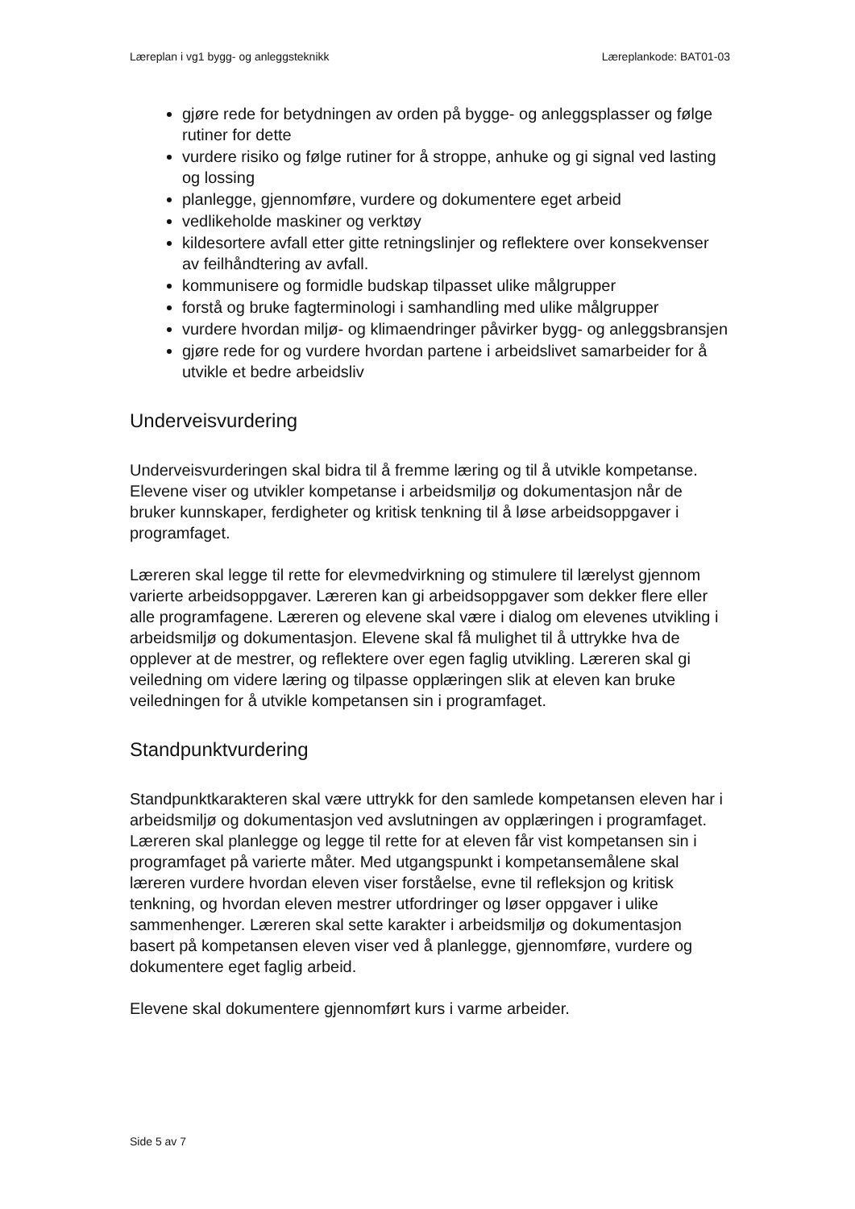Læreplan i vg1 bygg- og anleggsteknikk Læreplankode: BAT01-03
gjøre rede for betydningen av orden på bygge- og anleggsplasser og følge rutiner for dette
vurdere risiko og følge rutiner for å stroppe, anhuke og gi signal ved lasting og lossing
planlegge, gjennomføre, vurdere og dokumentere eget arbeid
vedlikeholde maskiner og verktøy
kildesortere avfall etter gitte retningslinjer og reflektere over konsekvenser av feilhåndtering av avfall.
kommunisere og formidle budskap tilpasset ulike målgrupper
forstå og bruke fagterminologi i samhandling med ulike målgrupper
vurdere hvordan miljø- og klimaendringer påvirker bygg- og anleggsbransjen
gjøre rede for og vurdere hvordan partene i arbeidslivet samarbeider for å utvikle et bedre arbeidsliv
Underveisvurdering
Underveisvurderingen skal bidra til å fremme læring og til å utvikle kompetanse. Elevene viser og utvikler kompetanse i arbeidsmiljø og dokumentasjon når de bruker kunnskaper, ferdigheter og kritisk tenkning til å løse arbeidsoppgaver i programfaget.
Læreren skal legge til rette for elevmedvirkning og stimulere til lærelyst gjennom varierte arbeidsoppgaver. Læreren kan gi arbeidsoppgaver som dekker flere eller alle programfagene. Læreren og elevene skal være i dialog om elevenes utvikling i arbeidsmiljø og dokumentasjon. Elevene skal få mulighet til å uttrykke hva de opplever at de mestrer, og reflektere over egen faglig utvikling. Læreren skal gi veiledning om videre læring og tilpasse opplæringen slik at eleven kan bruke veiledningen for å utvikle kompetansen sin i programfaget.
Standpunktvurdering
Standpunktkarakteren skal være uttrykk for den samlede kompetansen eleven har i arbeidsmiljø og dokumentasjon ved avslutningen av opplæringen i programfaget. Læreren skal planlegge og legge til rette for at eleven får vist kompetansen sin i programfaget på varierte måter. Med utgangspunkt i kompetansemålene skal læreren vurdere hvordan eleven viser forståelse, evne til refleksjon og kritisk tenkning, og hvordan eleven mestrer utfordringer og løser oppgaver i ulike sammenhenger. Læreren skal sette karakter i arbeidsmiljø og dokumentasjon basert på kompetansen eleven viser ved å planlegge, gjennomføre, vurdere og dokumentere eget faglig arbeid.
Elevene skal dokumentere gjennomført kurs i varme arbeider.
Side 5 av 7